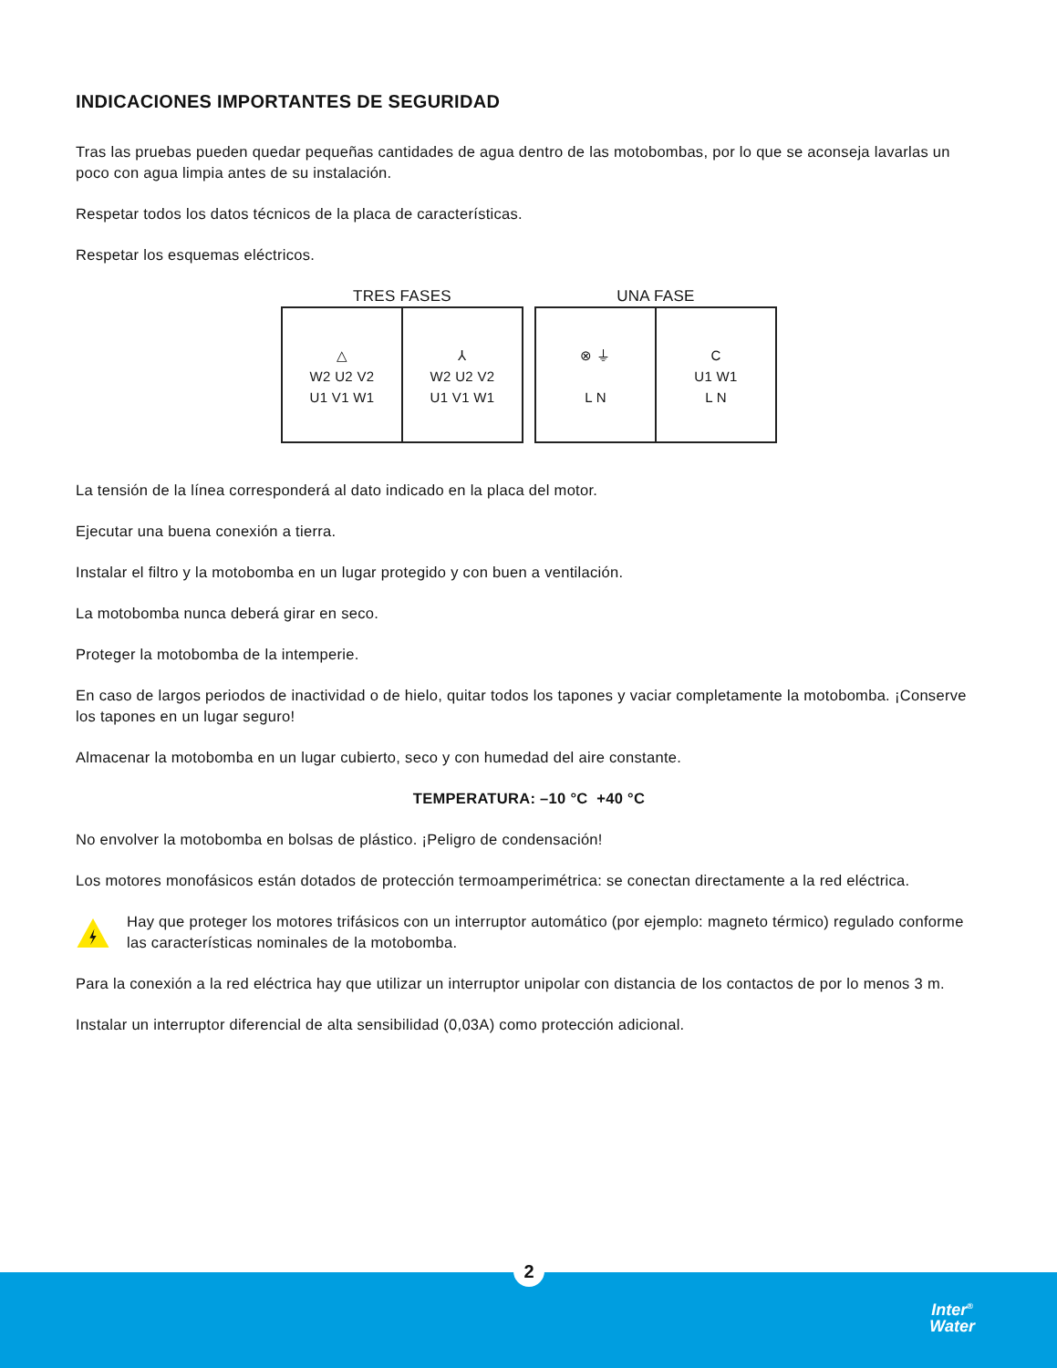INDICACIONES IMPORTANTES DE SEGURIDAD
Tras las pruebas pueden quedar pequeñas cantidades de agua dentro de las motobombas, por lo que se aconseja lavarlas un poco con agua limpia antes de su instalación.
Respetar todos los datos técnicos de la placa de características.
Respetar los esquemas eléctricos.
TRES FASES
△
W2 U2 V2
U1 V1 W1
⅄
W2 U2 V2
U1 V1 W1
UNA FASE
⊗ ⏚
L N
C
U1 W1
L N
La tensión de la línea corresponderá al dato indicado en la placa del motor.
Ejecutar una buena conexión a tierra.
Instalar el filtro y la motobomba en un lugar protegido y con buen a ventilación.
La motobomba nunca deberá girar en seco.
Proteger la motobomba de la intemperie.
En caso de largos periodos de inactividad o de hielo, quitar todos los tapones y vaciar completamente la motobomba. ¡Conserve los tapones en un lugar seguro!
Almacenar la motobomba en un lugar cubierto, seco y con humedad del aire constante.
TEMPERATURA: –10 °C +40 °C
No envolver la motobomba en bolsas de plástico. ¡Peligro de condensación!
Los motores monofásicos están dotados de protección termoamperimétrica: se conectan directamente a la red eléctrica.
Hay que proteger los motores trifásicos con un interruptor automático (por ejemplo: magneto térmico) regulado conforme las características nominales de la motobomba.
Para la conexión a la red eléctrica hay que utilizar un interruptor unipolar con distancia de los contactos de por lo menos 3 m.
Instalar un interruptor diferencial de alta sensibilidad (0,03A) como protección adicional.
2
Inter<sup>®</sup>
Water